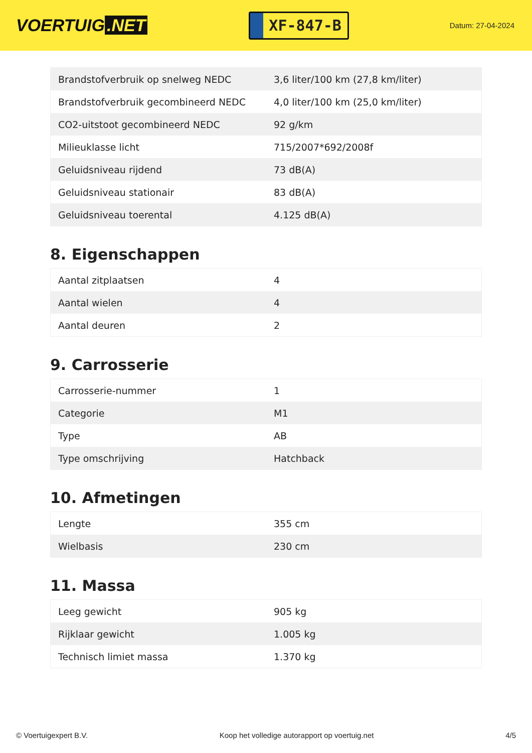VOERTUIG.NET
XF-847-B
Datum: 27-04-2024
| Brandstofverbruik op snelweg NEDC | 3,6 liter/100 km (27,8 km/liter) |
| Brandstofverbruik gecombineerd NEDC | 4,0 liter/100 km (25,0 km/liter) |
| CO2-uitstoot gecombineerd NEDC | 92 g/km |
| Milieuklasse licht | 715/2007*692/2008f |
| Geluidsniveau rijdend | 73 dB(A) |
| Geluidsniveau stationair | 83 dB(A) |
| Geluidsniveau toerental | 4.125 dB(A) |
8. Eigenschappen
| Aantal zitplaatsen | 4 |
| Aantal wielen | 4 |
| Aantal deuren | 2 |
9. Carrosserie
| Carrosserie-nummer | 1 |
| Categorie | M1 |
| Type | AB |
| Type omschrijving | Hatchback |
10. Afmetingen
| Lengte | 355 cm |
| Wielbasis | 230 cm |
11. Massa
| Leeg gewicht | 905 kg |
| Rijklaar gewicht | 1.005 kg |
| Technisch limiet massa | 1.370 kg |
© Voertuigexpert B.V. Koop het volledige autorapport op voertuig.net 4/5